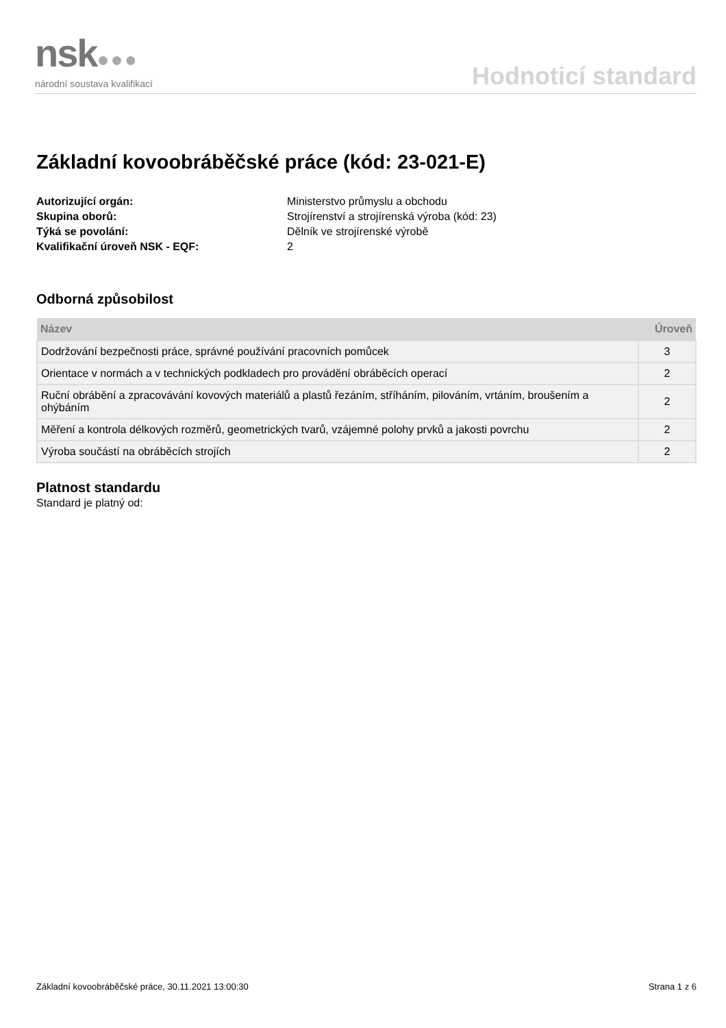nsk●●●
národní soustava kvalifikací
Hodnoticí standard
Základní kovoobráběčské práce (kód: 23-021-E)
Autorizující orgán: Ministerstvo průmyslu a obchodu Skupina oborů: Strojírenství a strojírenská výroba (kód: 23) Týká se povolání: Dělník ve strojírenské výrobě Kvalifikační úroveň NSK - EQF: 2
Odborná způsobilost
| Název | Úroveň |
| --- | --- |
| Dodržování bezpečnosti práce, správné používání pracovních pomůcek | 3 |
| Orientace v normách a v technických podkladech pro provádění obráběcích operací | 2 |
| Ruční obrábění a zpracovávání kovových materiálů a plastů řezáním, stříháním, pilováním, vrtáním, broušením a ohýbáním | 2 |
| Měření a kontrola délkových rozměrů, geometrických tvarů, vzájemné polohy prvků a jakosti povrchu | 2 |
| Výroba součástí na obráběcích strojích | 2 |
Platnost standardu
Standard je platný od:
Základní kovoobráběčské práce, 30.11.2021 13:00:30 Strana 1 z 6